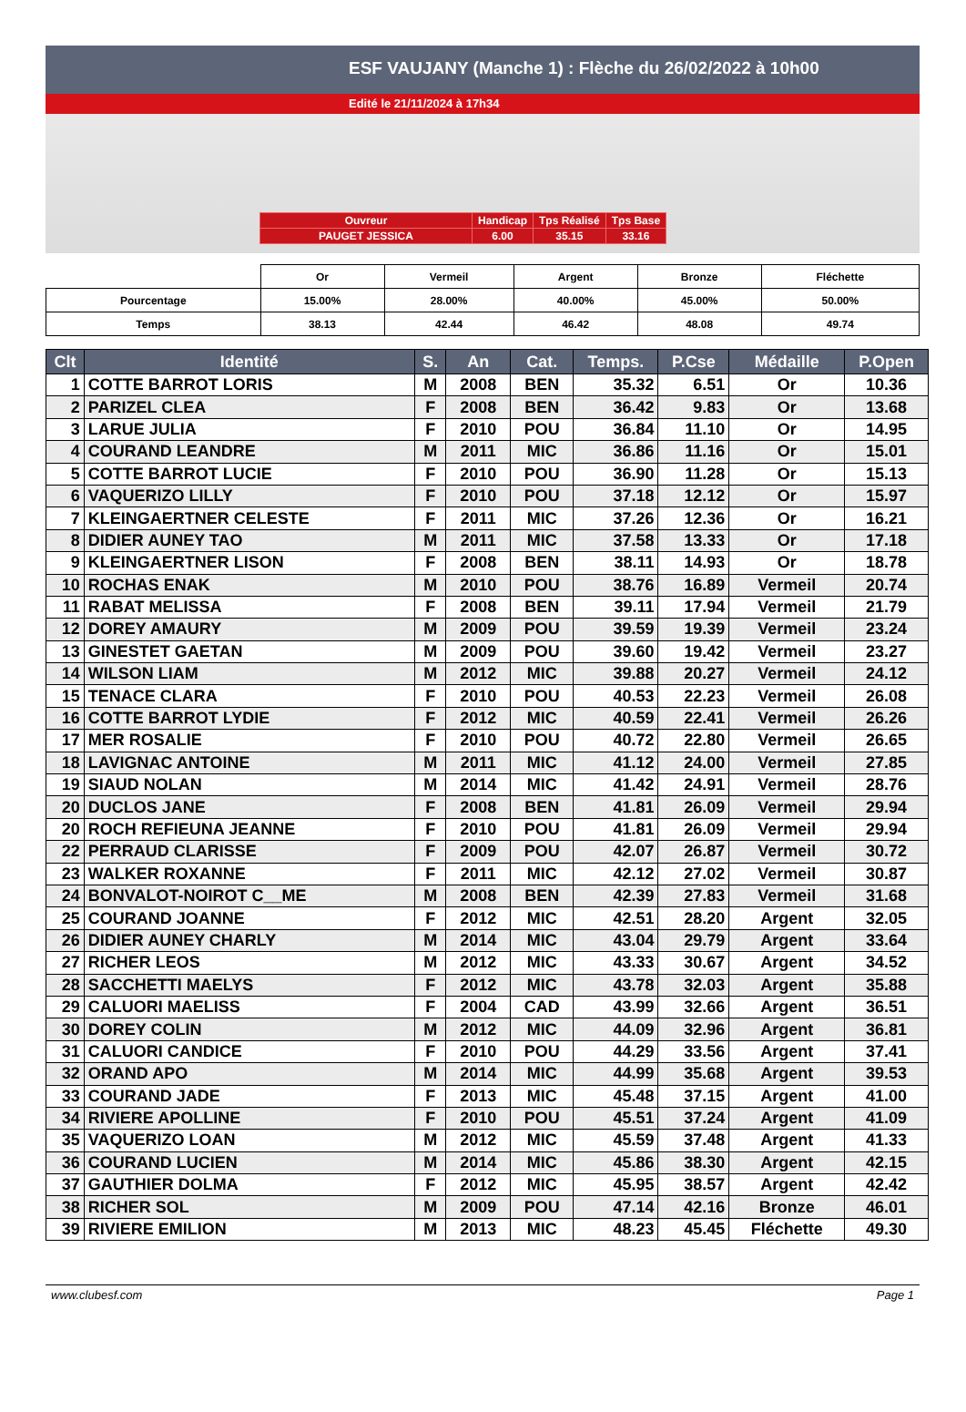ESF VAUJANY (Manche 1) : Flèche du 26/02/2022 à 10h00
Edité le 21/11/2024 à 17h34
| Ouvreur | Handicap | Tps Réalisé | Tps Base |
| PAUGET JESSICA | 6.00 | 35.15 | 33.16 |
| | Or | Vermeil | Argent | Bronze | Fléchette |
| Pourcentage | 15.00% | 28.00% | 40.00% | 45.00% | 50.00% |
| Temps | 38.13 | 42.44 | 46.42 | 48.08 | 49.74 |
| Clt | Identité | S. | An | Cat. | Temps. | P.Cse | Médaille | P.Open |
| --- | --- | --- | --- | --- | --- | --- | --- | --- |
| 1 | COTTE BARROT LORIS | M | 2008 | BEN | 35.32 | 6.51 | Or | 10.36 |
| 2 | PARIZEL CLEA | F | 2008 | BEN | 36.42 | 9.83 | Or | 13.68 |
| 3 | LARUE JULIA | F | 2010 | POU | 36.84 | 11.10 | Or | 14.95 |
| 4 | COURAND LEANDRE | M | 2011 | MIC | 36.86 | 11.16 | Or | 15.01 |
| 5 | COTTE BARROT LUCIE | F | 2010 | POU | 36.90 | 11.28 | Or | 15.13 |
| 6 | VAQUERIZO LILLY | F | 2010 | POU | 37.18 | 12.12 | Or | 15.97 |
| 7 | KLEINGAERTNER CELESTE | F | 2011 | MIC | 37.26 | 12.36 | Or | 16.21 |
| 8 | DIDIER AUNEY TAO | M | 2011 | MIC | 37.58 | 13.33 | Or | 17.18 |
| 9 | KLEINGAERTNER LISON | F | 2008 | BEN | 38.11 | 14.93 | Or | 18.78 |
| 10 | ROCHAS ENAK | M | 2010 | POU | 38.76 | 16.89 | Vermeil | 20.74 |
| 11 | RABAT MELISSA | F | 2008 | BEN | 39.11 | 17.94 | Vermeil | 21.79 |
| 12 | DOREY AMAURY | M | 2009 | POU | 39.59 | 19.39 | Vermeil | 23.24 |
| 13 | GINESTET GAETAN | M | 2009 | POU | 39.60 | 19.42 | Vermeil | 23.27 |
| 14 | WILSON LIAM | M | 2012 | MIC | 39.88 | 20.27 | Vermeil | 24.12 |
| 15 | TENACE CLARA | F | 2010 | POU | 40.53 | 22.23 | Vermeil | 26.08 |
| 16 | COTTE BARROT LYDIE | F | 2012 | MIC | 40.59 | 22.41 | Vermeil | 26.26 |
| 17 | MER ROSALIE | F | 2010 | POU | 40.72 | 22.80 | Vermeil | 26.65 |
| 18 | LAVIGNAC ANTOINE | M | 2011 | MIC | 41.12 | 24.00 | Vermeil | 27.85 |
| 19 | SIAUD NOLAN | M | 2014 | MIC | 41.42 | 24.91 | Vermeil | 28.76 |
| 20 | DUCLOS JANE | F | 2008 | BEN | 41.81 | 26.09 | Vermeil | 29.94 |
| 20 | ROCH REFIEUNA JEANNE | F | 2010 | POU | 41.81 | 26.09 | Vermeil | 29.94 |
| 22 | PERRAUD CLARISSE | F | 2009 | POU | 42.07 | 26.87 | Vermeil | 30.72 |
| 23 | WALKER ROXANNE | F | 2011 | MIC | 42.12 | 27.02 | Vermeil | 30.87 |
| 24 | BONVALOT-NOIROT C__ME | M | 2008 | BEN | 42.39 | 27.83 | Vermeil | 31.68 |
| 25 | COURAND JOANNE | F | 2012 | MIC | 42.51 | 28.20 | Argent | 32.05 |
| 26 | DIDIER AUNEY CHARLY | M | 2014 | MIC | 43.04 | 29.79 | Argent | 33.64 |
| 27 | RICHER LEOS | M | 2012 | MIC | 43.33 | 30.67 | Argent | 34.52 |
| 28 | SACCHETTI MAELYS | F | 2012 | MIC | 43.78 | 32.03 | Argent | 35.88 |
| 29 | CALUORI MAELISS | F | 2004 | CAD | 43.99 | 32.66 | Argent | 36.51 |
| 30 | DOREY COLIN | M | 2012 | MIC | 44.09 | 32.96 | Argent | 36.81 |
| 31 | CALUORI CANDICE | F | 2010 | POU | 44.29 | 33.56 | Argent | 37.41 |
| 32 | ORAND APO | M | 2014 | MIC | 44.99 | 35.68 | Argent | 39.53 |
| 33 | COURAND JADE | F | 2013 | MIC | 45.48 | 37.15 | Argent | 41.00 |
| 34 | RIVIERE APOLLINE | F | 2010 | POU | 45.51 | 37.24 | Argent | 41.09 |
| 35 | VAQUERIZO LOAN | M | 2012 | MIC | 45.59 | 37.48 | Argent | 41.33 |
| 36 | COURAND LUCIEN | M | 2014 | MIC | 45.86 | 38.30 | Argent | 42.15 |
| 37 | GAUTHIER DOLMA | F | 2012 | MIC | 45.95 | 38.57 | Argent | 42.42 |
| 38 | RICHER SOL | M | 2009 | POU | 47.14 | 42.16 | Bronze | 46.01 |
| 39 | RIVIERE EMILION | M | 2013 | MIC | 48.23 | 45.45 | Fléchette | 49.30 |
www.clubesf.com Page 1